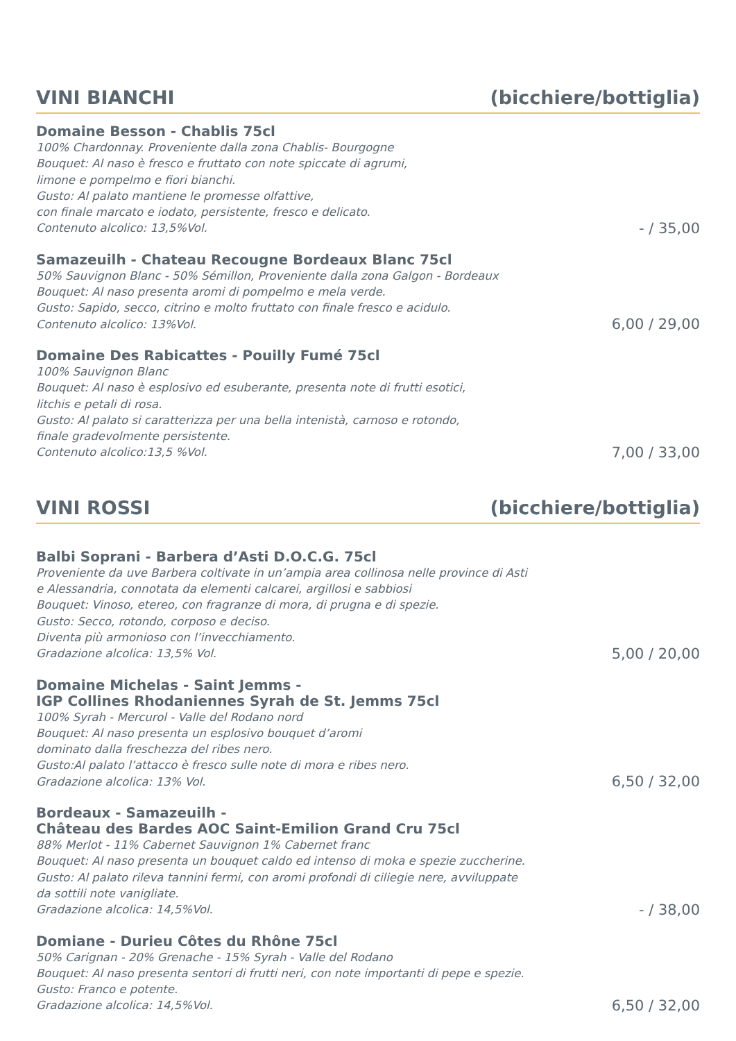VINI BIANCHI (bicchiere/bottiglia)
Domaine Besson - Chablis 75cl
100% Chardonnay. Proveniente dalla zona Chablis- Bourgogne
Bouquet: Al naso è fresco e fruttato con note spiccate di agrumi,
limone e pompelmo e fiori bianchi.
Gusto: Al palato mantiene le promesse olfattive,
con finale marcato e iodato, persistente, fresco e delicato.
Contenuto alcolico: 13,5%Vol.
- / 35,00
Samazeuilh - Chateau Recougne Bordeaux Blanc 75cl
50% Sauvignon Blanc - 50% Sémillon, Proveniente dalla zona Galgon - Bordeaux
Bouquet: Al naso presenta aromi di pompelmo e mela verde.
Gusto: Sapido, secco, citrino e molto fruttato con finale fresco e acidulo.
Contenuto alcolico: 13%Vol.
6,00 / 29,00
Domaine Des Rabicattes - Pouilly Fumé 75cl
100% Sauvignon Blanc
Bouquet: Al naso è esplosivo ed esuberante, presenta note di frutti esotici,
litchis e petali di rosa.
Gusto: Al palato si caratterizza per una bella intenistà, carnoso e rotondo,
finale gradevolmente persistente.
Contenuto alcolico:13,5 %Vol.
7,00 / 33,00
VINI ROSSI (bicchiere/bottiglia)
Balbi Soprani - Barbera d’Asti D.O.C.G. 75cl
Proveniente da uve Barbera coltivate in un’ampia area collinosa nelle province di Asti
e Alessandria, connotata da elementi calcarei, argillosi e sabbiosi
Bouquet: Vinoso, etereo, con fragranze di mora, di prugna e di spezie.
Gusto: Secco, rotondo, corposo e deciso.
Diventa più armonioso con l’invecchiamento.
Gradazione alcolica: 13,5% Vol.
5,00 / 20,00
Domaine Michelas - Saint Jemms -
IGP Collines Rhodaniennes Syrah de St. Jemms 75cl
100% Syrah - Mercurol - Valle del Rodano nord
Bouquet: Al naso presenta un esplosivo bouquet d’aromi
dominato dalla freschezza del ribes nero.
Gusto:Al palato l’attacco è fresco sulle note di mora e ribes nero.
Gradazione alcolica: 13% Vol.
6,50 / 32,00
Bordeaux - Samazeuilh -
Château des Bardes AOC Saint-Emilion Grand Cru 75cl
88% Merlot - 11% Cabernet Sauvignon 1% Cabernet franc
Bouquet: Al naso presenta un bouquet caldo ed intenso di moka e spezie zuccherine.
Gusto: Al palato rileva tannini fermi, con aromi profondi di ciliegie nere, avviluppate
da sottili note vanigliate.
Gradazione alcolica: 14,5%Vol.
- / 38,00
Domiane - Durieu Côtes du Rhône 75cl
50% Carignan - 20% Grenache - 15% Syrah - Valle del Rodano
Bouquet: Al naso presenta sentori di frutti neri, con note importanti di pepe e spezie.
Gusto: Franco e potente.
Gradazione alcolica: 14,5%Vol.
6,50 / 32,00